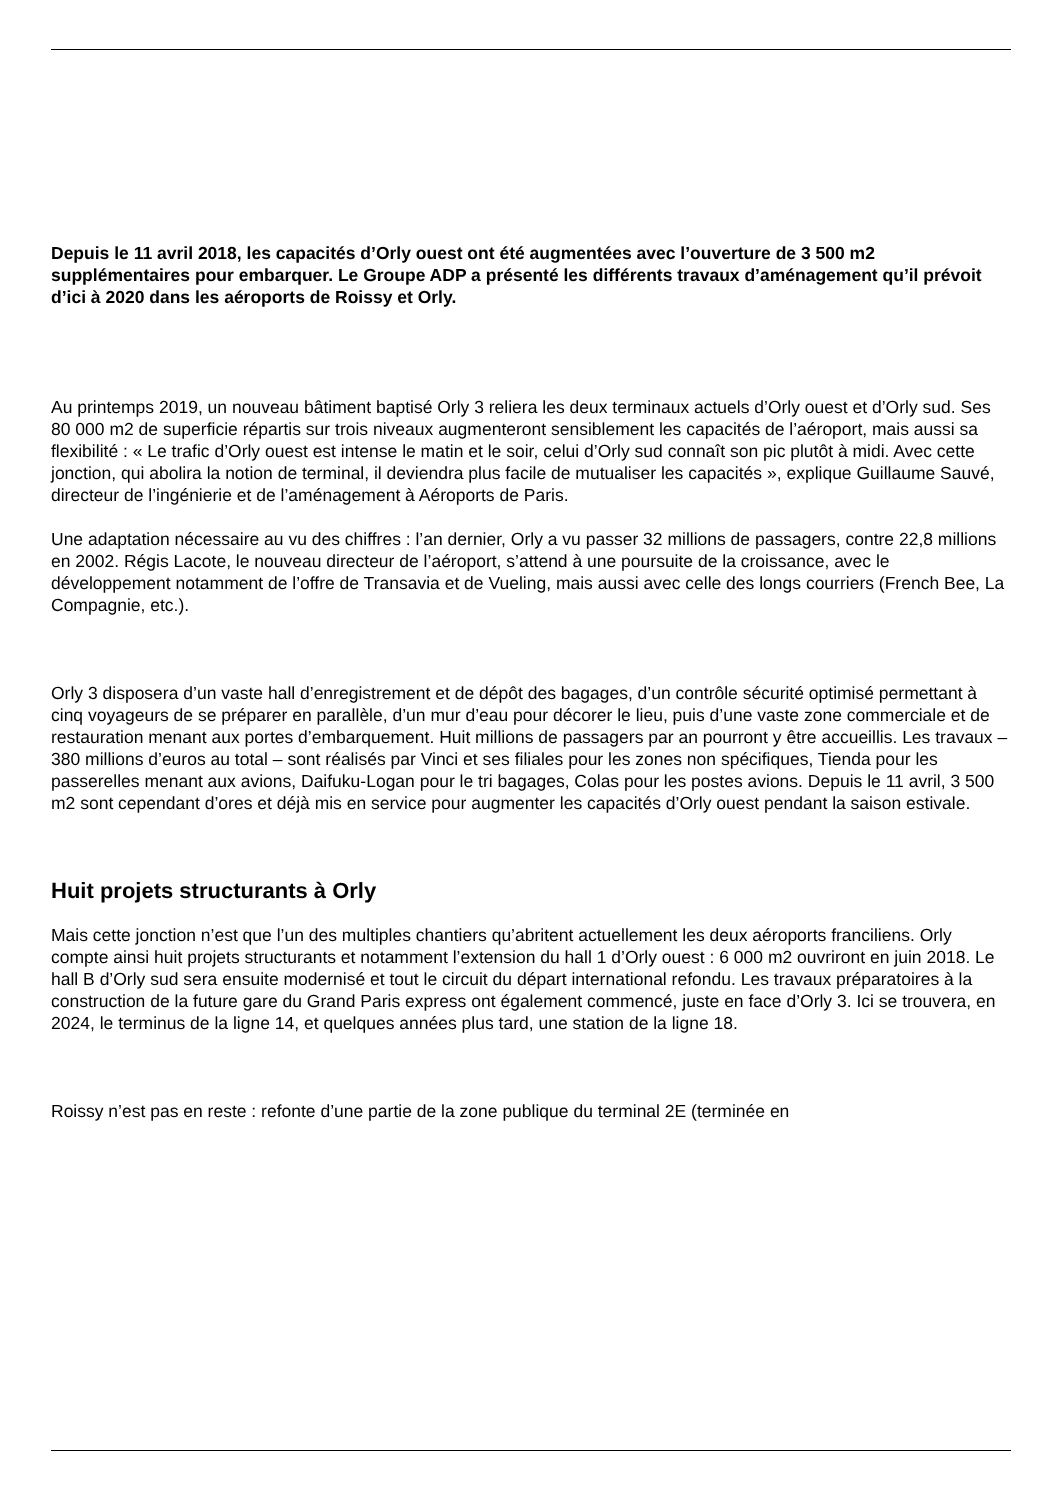Depuis le 11 avril 2018, les capacités d’Orly ouest ont été augmentées avec l’ouverture de 3 500 m2 supplémentaires pour embarquer. Le Groupe ADP a présenté les différents travaux d’aménagement qu’il prévoit d’ici à 2020 dans les aéroports de Roissy et Orly.
Au printemps 2019, un nouveau bâtiment baptisé Orly 3 reliera les deux terminaux actuels d’Orly ouest et d’Orly sud. Ses 80 000 m2 de superficie répartis sur trois niveaux augmenteront sensiblement les capacités de l’aéroport, mais aussi sa flexibilité : « Le trafic d’Orly ouest est intense le matin et le soir, celui d’Orly sud connaît son pic plutôt à midi. Avec cette jonction, qui abolira la notion de terminal, il deviendra plus facile de mutualiser les capacités », explique Guillaume Sauvé, directeur de l’ingénierie et de l’aménagement à Aéroports de Paris.
Une adaptation nécessaire au vu des chiffres : l’an dernier, Orly a vu passer 32 millions de passagers, contre 22,8 millions en 2002. Régis Lacote, le nouveau directeur de l’aéroport, s’attend à une poursuite de la croissance, avec le développement notamment de l’offre de Transavia et de Vueling, mais aussi avec celle des longs courriers (French Bee, La Compagnie, etc.).
Orly 3 disposera d’un vaste hall d’enregistrement et de dépôt des bagages, d’un contrôle sécurité optimisé permettant à cinq voyageurs de se préparer en parallèle, d’un mur d’eau pour décorer le lieu, puis d’une vaste zone commerciale et de restauration menant aux portes d’embarquement. Huit millions de passagers par an pourront y être accueillis. Les travaux – 380 millions d’euros au total – sont réalisés par Vinci et ses filiales pour les zones non spécifiques, Tienda pour les passerelles menant aux avions, Daifuku-Logan pour le tri bagages, Colas pour les postes avions. Depuis le 11 avril, 3 500 m2 sont cependant d’ores et déjà mis en service pour augmenter les capacités d’Orly ouest pendant la saison estivale.
Huit projets structurants à Orly
Mais cette jonction n’est que l’un des multiples chantiers qu’abritent actuellement les deux aéroports franciliens. Orly compte ainsi huit projets structurants et notamment l’extension du hall 1 d’Orly ouest : 6 000 m2 ouvriront en juin 2018. Le hall B d’Orly sud sera ensuite modernisé et tout le circuit du départ international refondu. Les travaux préparatoires à la construction de la future gare du Grand Paris express ont également commencé, juste en face d’Orly 3. Ici se trouvera, en 2024, le terminus de la ligne 14, et quelques années plus tard, une station de la ligne 18.
Roissy n’est pas en reste : refonte d’une partie de la zone publique du terminal 2E (terminée en